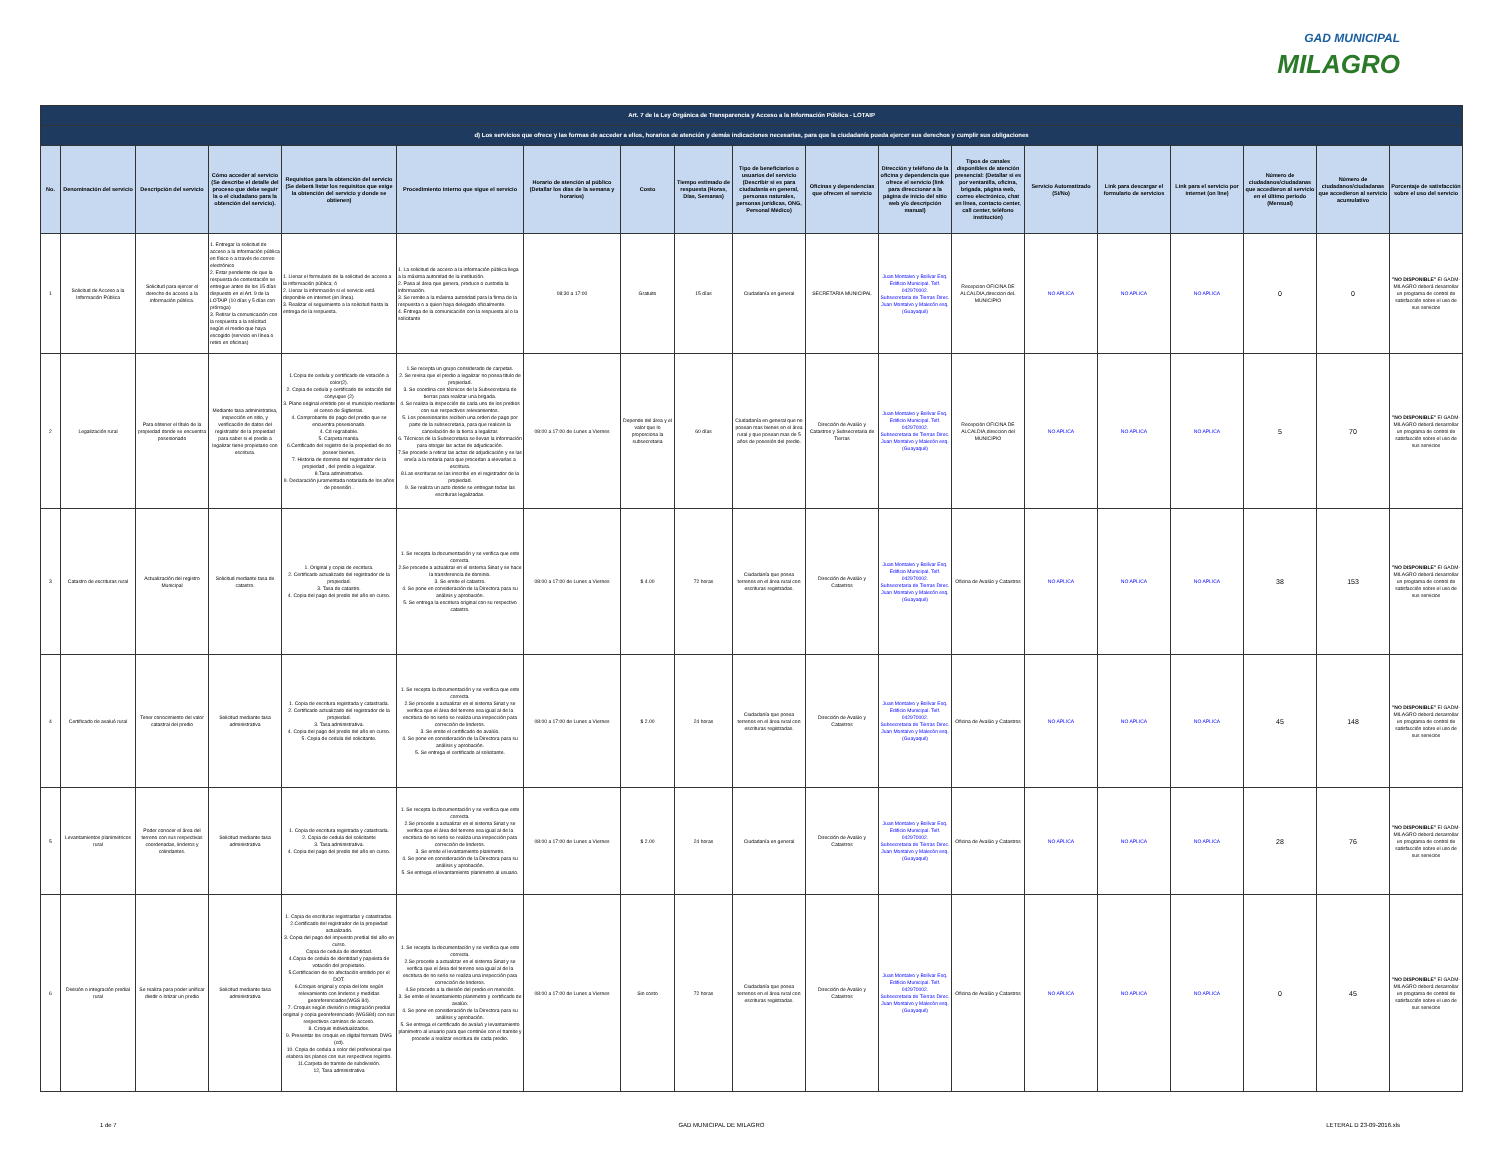GAD MUNICIPAL MILAGRO
| Art. 7 de la Ley Orgánica de Transparencia y Acceso a la Información Pública - LOTAIP | | | | | | | | | | | | | | | | | | |
| d) Los servicios que ofrece y las formas de acceder a ellos, horarios de atención y demás indicaciones necesarias, para que la ciudadanía pueda ejercer sus derechos y cumplir sus obligaciones | | | | | | | | | | | | | | | | | | |
| No. | Denominación del servicio | Descripción del servicio | Cómo acceder al servicio (Se describe el detalle del proceso que debe seguir la o el ciudadano para la obtención del servicio). | Requisitos para la obtención del servicio (Se deberá listar los requisitos que exige la obtención del servicio y donde se obtienen) | Procedimiento interno que sigue el servicio | Horario de atención al público (Detallar los días de la semana y horarios) | Costo | Tiempo estimado de respuesta (Horas, Días, Semanas) | Tipo de beneficiarios o usuarios del servicio (Describir si es para ciudadanía en general, personas naturales, personas jurídicas, ONG, Personal Médico) | Oficinas y dependencias que ofrecen el servicio | Dirección y teléfono de la oficina y dependencia que ofrece el servicio (link para direccionar a la página de inicio del sitio web y/o descripción manual) | Tipos de canales disponibles de atención presencial: (Detallar si es por ventanilla, oficina, brigada, página web, correo electrónico, chat en línea, contacto center, call center, teléfono institución) | Servicio Automatizado (Si/No) | Link para descargar el formulario de servicios | Link para el servicio por internet (on line) | Número de ciudadanos/ciudadanas que accedieron al servicio en el último período (Mensual) | Número de ciudadanos/ciudadanas que accedieron al servicio acumulativo | Porcentaje de satisfacción sobre el uso del servicio |
| 1 | Solicitud de Acceso a la Información Pública | Solicitud para ejercer el derecho de acceso a la información pública. | 1. Entregar la solicitud de acceso a la información pública en físico o a través de correo electrónico 2. Estar pendiente de que la respuesta de contestación se entregue antes de los 15 días dispuesto en el Art. 9 de la LOTAIP (10 días y 5 días con prórroga) 3. Retirar la comunicación con la respuesta a la solicitud según el medio que haya escogido (servicio en línea o retiro en oficinas) | 1. Llenar el formulario de la solicitud de acceso a la información pública; ó 2. Llenar la información si el servicio está disponible en internet (en línea). 3. Realizar el seguimiento a la solicitud hasta la entrega de la respuesta. | 1. La solicitud de acceso a la información pública llega a la máxima autoridad de la institución. 2. Pasa al área que genera, produce o custodia la información. 3. Se remite a la máxima autoridad para la firma de la respuesta o a quien haya delegado oficialmente. 4. Entrega de la comunicación con la respuesta al o la solicitante | 08:30 a 17:00 | Gratuito | 15 días | Ciudadanía en general | SECRETARIA MUNICIPAL | Juan Montalvo y Bolívar Esq. Edificio Municipal. Telf. 042970002. Subsecretaria de Tierras Direc. Juan Montalvo y Malecón esq. (Guayaquil) | Recepcion OFICINA DE ALCALDIA,direccion deL MUNICIPIO | NO APLICA | NO APLICA | NO APLICA | 0 | 0 | "NO DISPONIBLE" El GADM-MILAGRO deberá desarrollar un programa de control de satisfacción sobre el uso de sus servicios |
| 2 | Legalización rural | Para obtener el título de la propiedad donde se encuentra posesionado | Mediante tasa administrativa, inspección en sitio, y verificación de datos del registrador de la propiedad para saber si el predio a legalizar tiene propietario con escritura. | 1.Copia de cedula y certificado de votación a color(2). 2. Copia de cedula y certificado de votación del conyugue (2) 3. Plano original emitido por el municipio mediante el censo de Sigtierras. 4. Comprobante de pago del predio que se encuentra posesionado. 4. Cd regrabable. 5. Carpeta manila. 6.Certificado del registro de la propiedad de no poseer bienes. 7. Historia de dominio del registrador de la propiedad , del predio a legalizar. 8.Tasa administrativa. 9. Declaración juramentada notariada de los años de posesión . | 1.Se recepta un grupo considerado de carpetas. 2. Se revisa que el predio a legalizar no posea titulo de propiedad. 3. Se coordina con técnicos de la Subsecretaria de tierras para realizar una brigada. 4. Se realiza la inspección de cada uno de los predios con sus respectivos relevamientos. 5. Los posesionarios reciben una orden de pago por parte de la subsecretaria, para que realicen la cancelación de la tierra a legalizar. 6. Técnicos de la Subsecretaria se llevan la información para otorgar las actas de adjudicación. 7.Se procede a retirar las actas de adjudicación y se las envía a la notaria para que procedan a elevarlas a escritura. 8.Las escrituras se las inscribe en el registrador de la propiedad. 9. Se realiza un acto donde se entregan todas las escrituras legalizadas. | 08:00 a 17:00 de Lunes a Viernes | Depende del área y el valor que lo proporciona la subsecretaria | 60 días | Ciudadanía en general que no posean mas bienes en el área rural y que posean mas de 5 años de posesión del predio. | Dirección de Avalúo y Catastros y Subsecretaria de Tierras | Juan Montalvo y Bolívar Esq. Edificio Municipal. Telf. 042970002. Subsecretaria de Tierras Direc. Juan Montalvo y Malecón esq. (Guayaquil) | Recepción OFICINA DE ALCALDIA,direccion del MUNICIPIO | NO APLICA | NO APLICA | NO APLICA | 5 | 70 | "NO DISPONIBLE" El GADM-MILAGRO deberá desarrollar un programa de control de satisfacción sobre el uso de sus servicios |
| 3 | Catastro de escrituras rural | Actualización del registro Municipal | Solicitud mediante tasa de catastro. | 1. Original y copia de escritura. 2. Certificado actualizado del registrador de la propiedad. 3. Tasa de catastro. 4. Copia del pago del predio del año en curso. | 1. Se recepta la documentación y se verifica que este correcta. 2.Se procede a actualizar en el sistema Sinat y se hace la transferencia de dominio. 3. Se emite el catastro. 4. Se pone en consideración de la Directora para su análisis y aprobación. 5. Se entrega la escritura original con su respectivo catastro. | 08:00 a 17:00 de Lunes a Viernes | $ 4.00 | 72 horas | Ciudadanía que posea terrenos en el área rural con escrituras registradas. | Dirección de Avalúo y Catastros | Juan Montalvo y Bolívar Esq. Edificio Municipal. Telf. 042970002. Subsecretaria de Tierras Direc. Juan Montalvo y Malecón esq. (Guayaquil) | Oficina de Avalúo y Catastros | NO APLICA | NO APLICA | NO APLICA | 38 | 153 | "NO DISPONIBLE" El GADM-MILAGRO deberá desarrollar un programa de control de satisfacción sobre el uso de sus servicios |
| 4 | Certificado de avaluó rural | Tener conocimiento del valor catastral del predio | Solicitud mediante tasa administrativa | 1. Copia de escritura registrada y catastrada. 2. Certificado actualizado del registrador de la propiedad. 3. Tasa administrativa. 4. Copia del pago del predio del año en curso. 5. Copia de cedula del solicitante. | 1. Se recepta la documentación y se verifica que este correcta. 2.Se procede a actualizar en el sistema Sinat y se verifica que el área del terreno sea igual al de la escritura de no serlo se realiza una inspección para corrección de linderos. 3. Se emite el certificado de avalúo. 4. Se pone en consideración de la Directora para su análisis y aprobación. 5. Se entrega el certificado al solicitante. | 08:00 a 17:00 de Lunes a Viernes | $ 2.00 | 24 horas | Ciudadanía que posea terrenos en el área rural con escrituras registradas. | Dirección de Avalúo y Catastros | Juan Montalvo y Bolívar Esq. Edificio Municipal. Telf. 042970002. Subsecretaria de Tierras Direc. Juan Montalvo y Malecón esq. (Guayaquil) | Oficina de Avalúo y Catastros | NO APLICA | NO APLICA | NO APLICA | 45 | 148 | "NO DISPONIBLE" El GADM-MILAGRO deberá desarrollar un programa de control de satisfacción sobre el uso de sus servicios |
| 5 | Levantamientos planimetricos rural | Poder conocer el área del terreno con sus respectivas coordenadas, linderos y colindantes. | Solicitud mediante tasa administrativa | 1. Copia de escritura registrada y catastrada. 2. Copia de cedula del solicitante 3. Tasa administrativa. 4. Copia del pago del predio del año en curso. | 1. Se recepta la documentación y se verifica que este correcta. 2.Se procede a actualizar en el sistema Sinat y se verifica que el área del terreno sea igual al de la escritura de no serlo se realiza una inspección para corrección de linderos. 3. Se emite el levantamiento planimetro. 4. Se pone en consideración de la Directora para su análisis y aprobación. 5. Se entrega el levantamiento planimetro al usuario. | 08:00 a 17:00 de Lunes a Viernes | $ 2.00 | 24 horas | Ciudadanía en general | Dirección de Avalúo y Catastros | Juan Montalvo y Bolívar Esq. Edificio Municipal. Telf. 042970002. Subsecretaria de Tierras Direc. Juan Montalvo y Malecón esq. (Guayaquil) | Oficina de Avalúo y Catastros | NO APLICA | NO APLICA | NO APLICA | 28 | 76 | "NO DISPONIBLE" El GADM-MILAGRO deberá desarrollar un programa de control de satisfacción sobre el uso de sus servicios |
| 6 | División o integración predial rural | Se realiza para poder unificar dividir o lotizar un predio | Solicitud mediante tasa administrativa | 1. Copia de escrituras registradas y catastradas. 2.Certificado del registrador de la propiedad actualizado. 3. Copia del pago del impuesto predial del año en curso. Copia de cedula de identidad. 4.Copia de cedula de identidad y papeleta de votación del propietario. 5.Certificacion de no afectación emitido por el DOT. 6.Croquis original y copia del lote según relevamiento con linderos y medidas georeferenciados(WGS 84). 7. Croquis según división o integración predial original y copia georeferenciado (WGS84) con sus respectivos caminos de acceso. 8. Croquis individualizados. 9. Presentar los croquis en digital formato DWG (cd). 10. Copia de cedula a color del profesional que elabora los planos con sus respectivos registro. 11.Carpeta de tramite de subdivisión. 12, Tasa administrativa | 1. Se recepta la documentación y se verifica que este correcta. 2.Se procede a actualizar en el sistema Sinat y se verifica que el área del terreno sea igual al de la escritura de no serlo se realiza una inspección para corrección de linderos. 4.Se procede a la división del predio en mención. 3. Se emite el levantamiento planimetro y certificado de avalúo. 4. Se pone en consideración de la Directora para su análisis y aprobación. 5. Se entrega el certificado de avaluó y levantamiento planimetro al usuario para que continúe con el tramite y procede a realizar escritura de cada predio. | 08:00 a 17:00 de Lunes a Viernes | Sin costo | 72 horas | Ciudadanía que posea terrenos en el área rural con escrituras registradas. | Dirección de Avalúo y Catastros | Juan Montalvo y Bolívar Esq. Edificio Municipal. Telf. 042970002. Subsecretaria de Tierras Direc. Juan Montalvo y Malecón esq. (Guayaquil) | Oficina de Avalúo y Catastros | NO APLICA | NO APLICA | NO APLICA | 0 | 45 | "NO DISPONIBLE" El GADM-MILAGRO deberá desarrollar un programa de control de satisfacción sobre el uso de sus servicios |
1 de 7 GAD MUNICIPAL DE MILAGRO LETERAL D 23-09-2016.xls